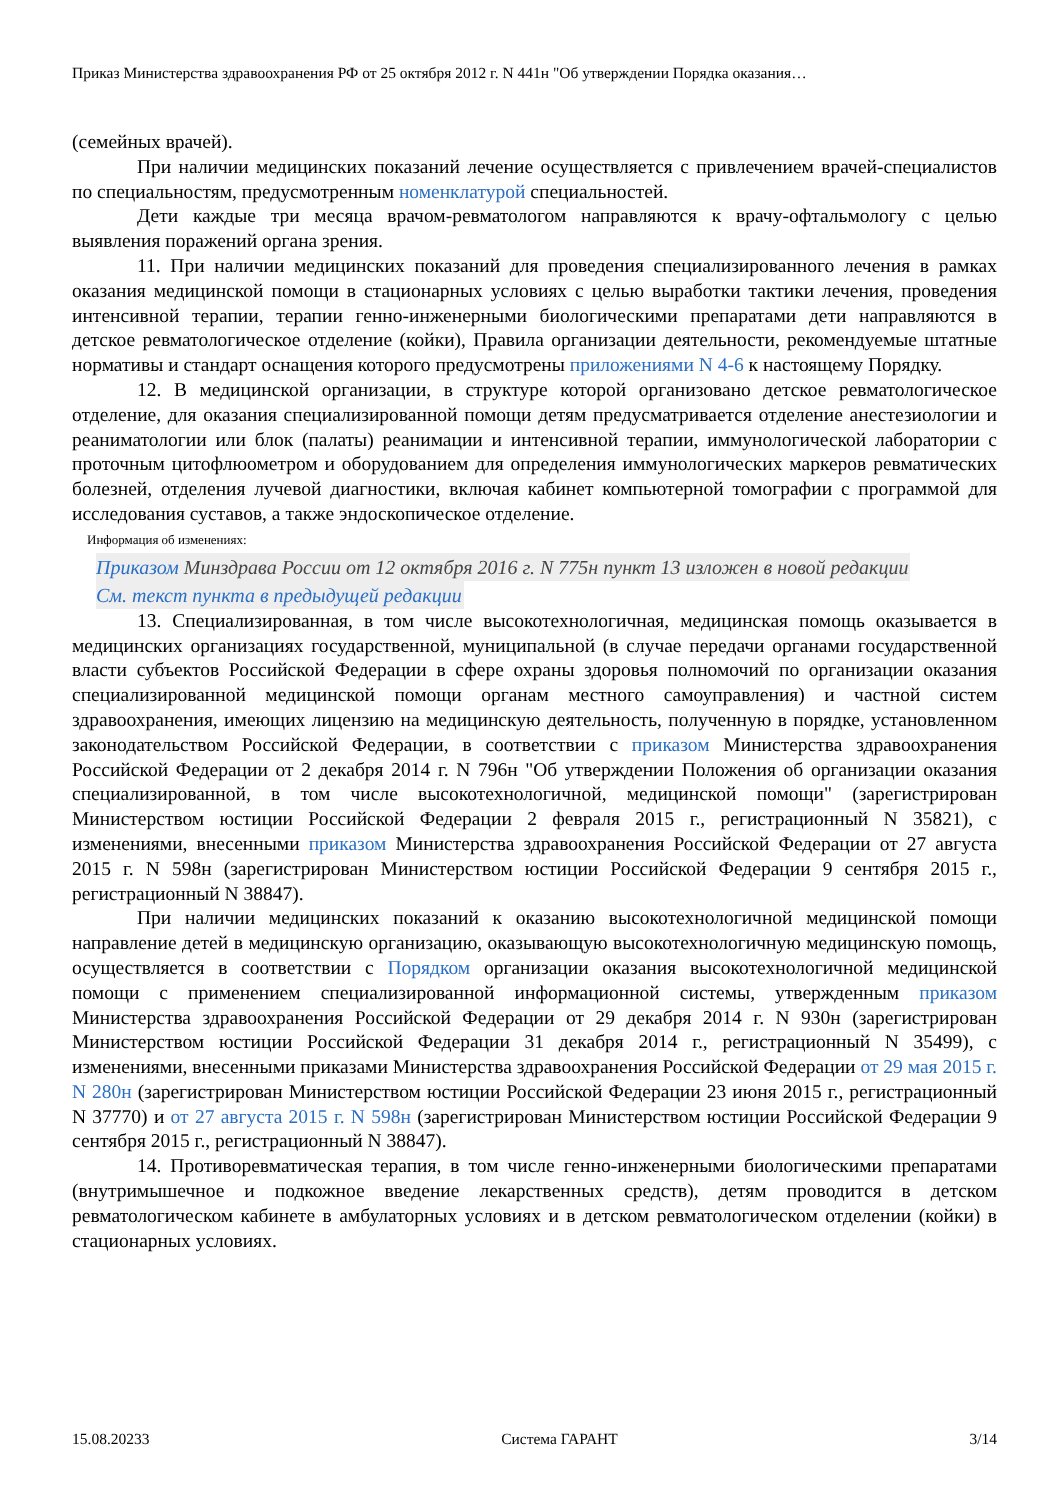Приказ Министерства здравоохранения РФ от 25 октября 2012 г. N 441н "Об утверждении Порядка оказания…
(семейных врачей).
При наличии медицинских показаний лечение осуществляется с привлечением врачей-специалистов по специальностям, предусмотренным номенклатурой специальностей.
Дети каждые три месяца врачом-ревматологом направляются к врачу-офтальмологу с целью выявления поражений органа зрения.
11. При наличии медицинских показаний для проведения специализированного лечения в рамках оказания медицинской помощи в стационарных условиях с целью выработки тактики лечения, проведения интенсивной терапии, терапии генно-инженерными биологическими препаратами дети направляются в детское ревматологическое отделение (койки), Правила организации деятельности, рекомендуемые штатные нормативы и стандарт оснащения которого предусмотрены приложениями N 4-6 к настоящему Порядку.
12. В медицинской организации, в структуре которой организовано детское ревматологическое отделение, для оказания специализированной помощи детям предусматривается отделение анестезиологии и реаниматологии или блок (палаты) реанимации и интенсивной терапии, иммунологической лаборатории с проточным цитофлюометром и оборудованием для определения иммунологических маркеров ревматических болезней, отделения лучевой диагностики, включая кабинет компьютерной томографии с программой для исследования суставов, а также эндоскопическое отделение.
Информация об изменениях:
Приказом Минздрава России от 12 октября 2016 г. N 775н пункт 13 изложен в новой редакции
См. текст пункта в предыдущей редакции
13. Специализированная, в том числе высокотехнологичная, медицинская помощь оказывается в медицинских организациях государственной, муниципальной (в случае передачи органами государственной власти субъектов Российской Федерации в сфере охраны здоровья полномочий по организации оказания специализированной медицинской помощи органам местного самоуправления) и частной систем здравоохранения, имеющих лицензию на медицинскую деятельность, полученную в порядке, установленном законодательством Российской Федерации, в соответствии с приказом Министерства здравоохранения Российской Федерации от 2 декабря 2014 г. N 796н "Об утверждении Положения об организации оказания специализированной, в том числе высокотехнологичной, медицинской помощи" (зарегистрирован Министерством юстиции Российской Федерации 2 февраля 2015 г., регистрационный N 35821), с изменениями, внесенными приказом Министерства здравоохранения Российской Федерации от 27 августа 2015 г. N 598н (зарегистрирован Министерством юстиции Российской Федерации 9 сентября 2015 г., регистрационный N 38847).
При наличии медицинских показаний к оказанию высокотехнологичной медицинской помощи направление детей в медицинскую организацию, оказывающую высокотехнологичную медицинскую помощь, осуществляется в соответствии с Порядком организации оказания высокотехнологичной медицинской помощи с применением специализированной информационной системы, утвержденным приказом Министерства здравоохранения Российской Федерации от 29 декабря 2014 г. N 930н (зарегистрирован Министерством юстиции Российской Федерации 31 декабря 2014 г., регистрационный N 35499), с изменениями, внесенными приказами Министерства здравоохранения Российской Федерации от 29 мая 2015 г. N 280н (зарегистрирован Министерством юстиции Российской Федерации 23 июня 2015 г., регистрационный N 37770) и от 27 августа 2015 г. N 598н (зарегистрирован Министерством юстиции Российской Федерации 9 сентября 2015 г., регистрационный N 38847).
14. Противоревматическая терапия, в том числе генно-инженерными биологическими препаратами (внутримышечное и подкожное введение лекарственных средств), детям проводится в детском ревматологическом кабинете в амбулаторных условиях и в детском ревматологическом отделении (койки) в стационарных условиях.
15.08.20233 Система ГАРАНТ 3/14